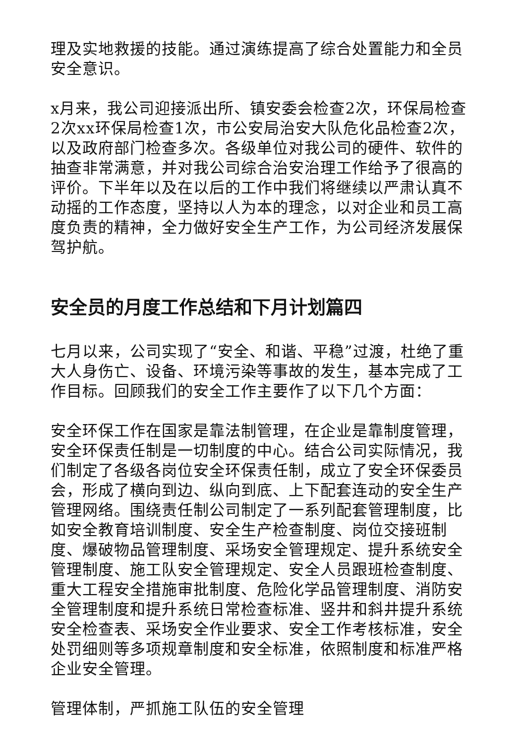理及实地救援的技能。通过演练提高了综合处置能力和全员安全意识。
x月来，我公司迎接派出所、镇安委会检查2次，环保局检查2次xx环保局检查1次，市公安局治安大队危化品检查2次，以及政府部门检查多次。各级单位对我公司的硬件、软件的抽查非常满意，并对我公司综合治安治理工作给予了很高的评价。下半年以及在以后的工作中我们将继续以严肃认真不动摇的工作态度，坚持以人为本的理念，以对企业和员工高度负责的精神，全力做好安全生产工作，为公司经济发展保驾护航。
安全员的月度工作总结和下月计划篇四
七月以来，公司实现了“安全、和谐、平稳”过渡，杜绝了重大人身伤亡、设备、环境污染等事故的发生，基本完成了工作目标。回顾我们的安全工作主要作了以下几个方面：
安全环保工作在国家是靠法制管理，在企业是靠制度管理，安全环保责任制是一切制度的中心。结合公司实际情况，我们制定了各级各岗位安全环保责任制，成立了安全环保委员会，形成了横向到边、纵向到底、上下配套连动的安全生产管理网络。围绕责任制公司制定了一系列配套管理制度，比如安全教育培训制度、安全生产检查制度、岗位交接班制度、爆破物品管理制度、采场安全管理规定、提升系统安全管理制度、施工队安全管理规定、安全人员跟班检查制度、重大工程安全措施审批制度、危险化学品管理制度、消防安全管理制度和提升系统日常检查标准、竖井和斜井提升系统安全检查表、采场安全作业要求、安全工作考核标准，安全处罚细则等多项规章制度和安全标准，依照制度和标准严格企业安全管理。
管理体制，严抓施工队伍的安全管理